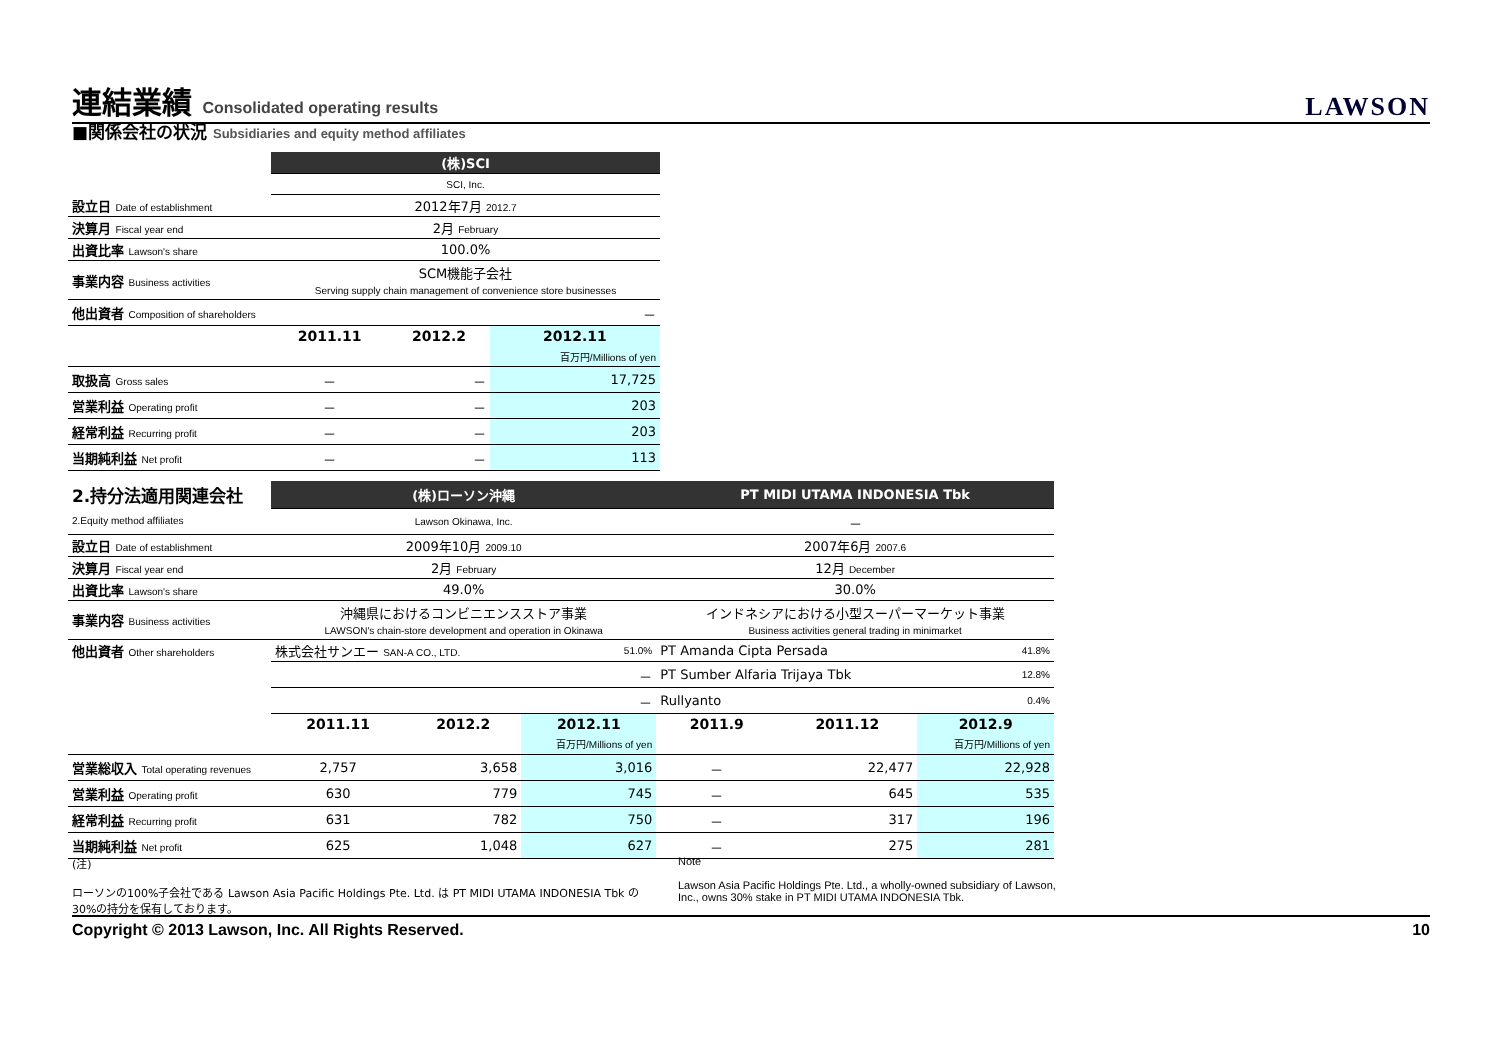連結業績 Consolidated operating results
LAWSON
■関係会社の状況 Subsidiaries and equity method affiliates
| | (株)SCI | | |
| | SCI, Inc. | | |
| 設立日 Date of establishment | 2012年7月 2012.7 | | |
| 決算月 Fiscal year end | 2月 February | | |
| 出資比率 Lawson's share | 100.0% | | |
| 事業内容 Business activities | SCM機能子会社 Serving supply chain management of convenience store businesses | | |
| 他出資者 Composition of shareholders | － | | |
| | 2011.11 | 2012.2 | 2012.11 |
| | | | 百万円/Millions of yen |
| 取扱高 Gross sales | － | － | 17,725 |
| 営業利益 Operating profit | － | － | 203 |
| 経常利益 Recurring profit | － | － | 203 |
| 当期純利益 Net profit | － | － | 113 |
| 2.持分法適用関連会社 | (株)ローソン沖縄 | | | PT MIDI UTAMA INDONESIA Tbk | | |
| 2.Equity method affiliates | Lawson Okinawa, Inc. | | | － | | |
| 設立日 Date of establishment | 2009年10月 2009.10 | | | 2007年6月 2007.6 | | |
| 決算月 Fiscal year end | 2月 February | | | 12月 December | | |
| 出資比率 Lawson's share | 49.0% | | | 30.0% | | |
| 事業内容 Business activities | 沖縄県におけるコンビニエンスストア事業 LAWSON's chain-store development and operation in Okinawa | | | インドネシアにおける小型スーパーマーケット事業 Business activities general trading in minimarket | | |
| 他出資者 Other shareholders | 株式会社サンエー SAN-A CO., LTD. | | 51.0% | PT Amanda Cipta Persada | | 41.8% |
| | － | | | PT Sumber Alfaria Trijaya Tbk | | 12.8% |
| | － | | | Rullyanto | | 0.4% |
| | 2011.11 | 2012.2 | 2012.11 | 2011.9 | 2011.12 | 2012.9 |
| | | | 百万円/Millions of yen | | | 百万円/Millions of yen |
| 営業総収入 Total operating revenues | 2,757 | 3,658 | 3,016 | － | 22,477 | 22,928 |
| 営業利益 Operating profit | 630 | 779 | 745 | － | 645 | 535 |
| 経常利益 Recurring profit | 631 | 782 | 750 | － | 317 | 196 |
| 当期純利益 Net profit | 625 | 1,048 | 627 | － | 275 | 281 |
(注)
ローソンの100%子会社である Lawson Asia Pacific Holdings Pte. Ltd. は PT MIDI UTAMA INDONESIA Tbk の30%の持分を保有しております。
Note
Lawson Asia Pacific Holdings Pte. Ltd., a wholly-owned subsidiary of Lawson, Inc., owns 30% stake in PT MIDI UTAMA INDONESIA Tbk.
Copyright © 2013 Lawson, Inc. All Rights Reserved. 10